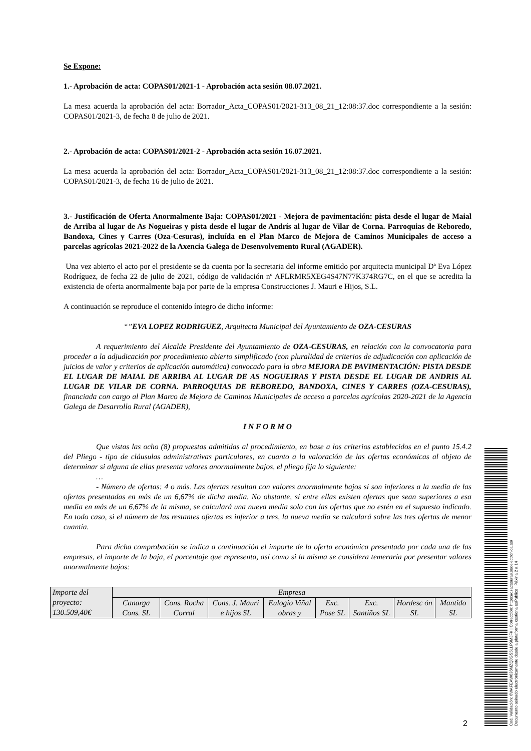Se Expone:
1.- Aprobación de acta: COPAS01/2021-1 - Aprobación acta sesión 08.07.2021.
La mesa acuerda la aprobación del acta: Borrador_Acta_COPAS01/2021-313_08_21_12:08:37.doc correspondiente a la sesión: COPAS01/2021-3, de fecha 8 de julio de 2021.
2.- Aprobación de acta: COPAS01/2021-2 - Aprobación acta sesión 16.07.2021.
La mesa acuerda la aprobación del acta: Borrador_Acta_COPAS01/2021-313_08_21_12:08:37.doc correspondiente a la sesión: COPAS01/2021-3, de fecha 16 de julio de 2021.
3.- Justificación de Oferta Anormalmente Baja: COPAS01/2021 - Mejora de pavimentación: pista desde el lugar de Maial de Arriba al lugar de As Nogueiras y pista desde el lugar de Andrís al lugar de Vilar de Corna. Parroquias de Reboredo, Bandoxa, Cines y Carres (Oza-Cesuras), incluída en el Plan Marco de Mejora de Caminos Municipales de acceso a parcelas agrícolas 2021-2022 de la Axencia Galega de Desenvolvemento Rural (AGADER).
Una vez abierto el acto por el presidente se da cuenta por la secretaria del informe emitido por arquitecta municipal Dª Eva López Rodríguez, de fecha 22 de julio de 2021, código de validación nº AFLRMR5XEG4S47N77K374RG7C, en el que se acredita la existencia de oferta anormalmente baja por parte de la empresa Construcciones J. Mauri e Hijos, S.L.
A continuación se reproduce el contenido íntegro de dicho informe:
“”EVA LOPEZ RODRIGUEZ, Arquitecta Municipal del Ayuntamiento de OZA-CESURAS
A requerimiento del Alcalde Presidente del Ayuntamiento de OZA-CESURAS, en relación con la convocatoria para proceder a la adjudicación por procedimiento abierto simplificado (con pluralidad de criterios de adjudicación con aplicación de juicios de valor y criterios de aplicación automática) convocado para la obra MEJORA DE PAVIMENTACIÓN: PISTA DESDE EL LUGAR DE MAIAL DE ARRIBA AL LUGAR DE AS NOGUEIRAS Y PISTA DESDE EL LUGAR DE ANDRIS AL LUGAR DE VILAR DE CORNA. PARROQUIAS DE REBOREDO, BANDOXA, CINES Y CARRES (OZA-CESURAS), financiada con cargo al Plan Marco de Mejora de Caminos Municipales de acceso a parcelas agrícolas 2020-2021 de la Agencia Galega de Desarrollo Rural (AGADER),
I N F O R M O
Que vistas las ocho (8) propuestas admitidas al procedimiento, en base a los criterios establecidos en el punto 15.4.2 del Pliego - tipo de cláusulas administrativas particulares, en cuanto a la valoración de las ofertas económicas al objeto de determinar si alguna de ellas presenta valores anormalmente bajos, el pliego fija lo siguiente:
…
- Número de ofertas: 4 o más. Las ofertas resultan con valores anormalmente bajos si son inferiores a la media de las ofertas presentadas en más de un 6,67% de dicha media. No obstante, si entre ellas existen ofertas que sean superiores a esa media en más de un 6,67% de la misma, se calculará una nueva media solo con las ofertas que no estén en el supuesto indicado. En todo caso, si el número de las restantes ofertas es inferior a tres, la nueva media se calculará sobre las tres ofertas de menor cuantía.
Para dicha comprobación se indica a continuación el importe de la oferta económica presentada por cada una de las empresas, el importe de la baja, el porcentaje que representa, así como si la misma se considera temeraria por presentar valores anormalmente bajos:
| Importe del proyecto: 130.509,40€ | Empresa | | | | | | | |
| | Canarga Cons. SL | Cons. Rocha Corral | Cons. J. Mauri e hijos SL | Eulogio Viñal obras y | Exc. Pose SL | Exc. Santiños SL | Hordesc ón SL | Mantido SL |
2
Cod. Validación: 6WAFEAW636MZQJGS5LLP9MJFK | Corrección: https://ozacesuras.sedelectronica.es/
Documento asinado electrónicamente desde a plataforma xestiona esPublico | Páxina 2 a 14